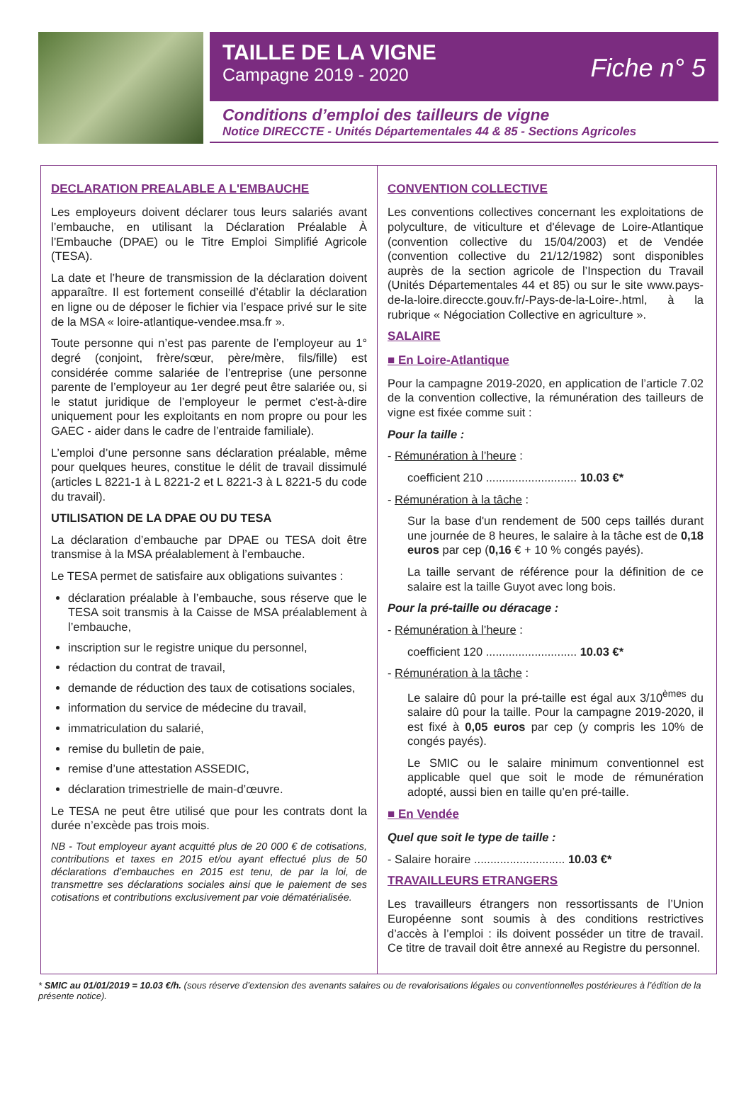TAILLE DE LA VIGNE
Campagne 2019 - 2020
Fiche n° 5
Conditions d’emploi des tailleurs de vigne
Notice DIRECCTE - Unités Départementales 44 & 85 - Sections Agricoles
DECLARATION PREALABLE A L'EMBAUCHE
Les employeurs doivent déclarer tous leurs salariés avant l’embauche, en utilisant la Déclaration Préalable À l’Embauche (DPAE) ou le Titre Emploi Simplifié Agricole (TESA).
La date et l’heure de transmission de la déclaration doivent apparaître. Il est fortement conseillé d’établir la déclaration en ligne ou de déposer le fichier via l’espace privé sur le site de la MSA « loire-atlantique-vendee.msa.fr ».
Toute personne qui n’est pas parente de l’employeur au 1° degré (conjoint, frère/sœur, père/mère, fils/fille) est considérée comme salariée de l’entreprise (une personne parente de l’employeur au 1er degré peut être salariée ou, si le statut juridique de l’employeur le permet c'est-à-dire uniquement pour les exploitants en nom propre ou pour les GAEC - aider dans le cadre de l’entraide familiale).
L’emploi d’une personne sans déclaration préalable, même pour quelques heures, constitue le délit de travail dissimulé (articles L 8221-1 à L 8221-2 et L 8221-3 à L 8221-5 du code du travail).
UTILISATION DE LA DPAE OU DU TESA
La déclaration d’embauche par DPAE ou TESA doit être transmise à la MSA préalablement à l’embauche.
Le TESA permet de satisfaire aux obligations suivantes :
déclaration préalable à l’embauche, sous réserve que le TESA soit transmis à la Caisse de MSA préalablement à l’embauche,
inscription sur le registre unique du personnel,
rédaction du contrat de travail,
demande de réduction des taux de cotisations sociales,
information du service de médecine du travail,
immatriculation du salarié,
remise du bulletin de paie,
remise d’une attestation ASSEDIC,
déclaration trimestrielle de main-d’œuvre.
Le TESA ne peut être utilisé que pour les contrats dont la durée n’excède pas trois mois.
NB - Tout employeur ayant acquitté plus de 20 000 € de cotisations, contributions et taxes en 2015 et/ou ayant effectué plus de 50 déclarations d’embauches en 2015 est tenu, de par la loi, de transmettre ses déclarations sociales ainsi que le paiement de ses cotisations et contributions exclusivement par voie dématérialisée.
CONVENTION COLLECTIVE
Les conventions collectives concernant les exploitations de polyculture, de viticulture et d'élevage de Loire-Atlantique (convention collective du 15/04/2003) et de Vendée (convention collective du 21/12/1982) sont disponibles auprès de la section agricole de l’Inspection du Travail (Unités Départementales 44 et 85) ou sur le site www.pays-de-la-loire.direccte.gouv.fr/-Pays-de-la-Loire-.html, à la rubrique « Négociation Collective en agriculture ».
SALAIRE
■ En Loire-Atlantique
Pour la campagne 2019-2020, en application de l’article 7.02 de la convention collective, la rémunération des tailleurs de vigne est fixée comme suit :
Pour la taille :
- Rémunération à l’heure :
coefficient 210 ............................ 10.03 €*
- Rémunération à la tâche :
Sur la base d'un rendement de 500 ceps taillés durant une journée de 8 heures, le salaire à la tâche est de 0,18 euros par cep (0,16 € + 10 % congés payés).
La taille servant de référence pour la définition de ce salaire est la taille Guyot avec long bois.
Pour la pré-taille ou déracage :
- Rémunération à l’heure :
coefficient 120 ............................ 10.03 €*
- Rémunération à la tâche :
Le salaire dû pour la pré-taille est égal aux 3/10<sup>èmes</sup> du salaire dû pour la taille. Pour la campagne 2019-2020, il est fixé à 0,05 euros par cep (y compris les 10% de congés payés).
Le SMIC ou le salaire minimum conventionnel est applicable quel que soit le mode de rémunération adopté, aussi bien en taille qu’en pré-taille.
■ En Vendée
Quel que soit le type de taille :
- Salaire horaire ............................ 10.03 €*
TRAVAILLEURS ETRANGERS
Les travailleurs étrangers non ressortissants de l’Union Européenne sont soumis à des conditions restrictives d’accès à l’emploi : ils doivent posséder un titre de travail. Ce titre de travail doit être annexé au Registre du personnel.
* SMIC au 01/01/2019 = 10.03 €/h. (sous réserve d’extension des avenants salaires ou de revalorisations légales ou conventionnelles postérieures à l’édition de la présente notice).